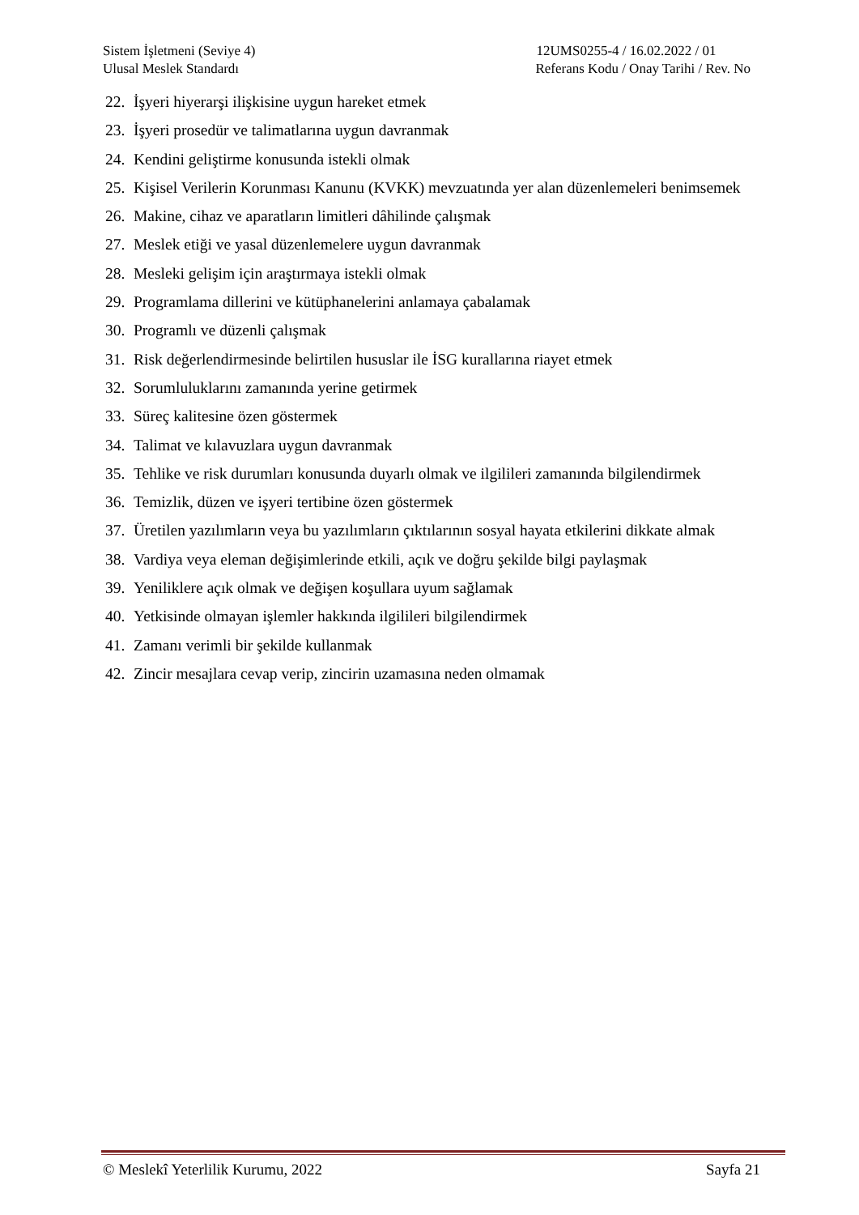Sistem İşletmeni (Seviye 4)
Ulusal Meslek Standardı
12UMS0255-4 / 16.02.2022 / 01
Referans Kodu / Onay Tarihi / Rev. No
22. İşyeri hiyerarşi ilişkisine uygun hareket etmek
23. İşyeri prosedür ve talimatlarına uygun davranmak
24. Kendini geliştirme konusunda istekli olmak
25. Kişisel Verilerin Korunması Kanunu (KVKK) mevzuatında yer alan düzenlemeleri benimsemek
26. Makine, cihaz ve aparatların limitleri dâhilinde çalışmak
27. Meslek etiği ve yasal düzenlemelere uygun davranmak
28. Mesleki gelişim için araştırmaya istekli olmak
29. Programlama dillerini ve kütüphanelerini anlamaya çabalamak
30. Programlı ve düzenli çalışmak
31. Risk değerlendirmesinde belirtilen hususlar ile İSG kurallarına riayet etmek
32. Sorumluluklarını zamanında yerine getirmek
33. Süreç kalitesine özen göstermek
34. Talimat ve kılavuzlara uygun davranmak
35. Tehlike ve risk durumları konusunda duyarlı olmak ve ilgilileri zamanında bilgilendirmek
36. Temizlik, düzen ve işyeri tertibine özen göstermek
37. Üretilen yazılımların veya bu yazılımların çıktılarının sosyal hayata etkilerini dikkate almak
38. Vardiya veya eleman değişimlerinde etkili, açık ve doğru şekilde bilgi paylaşmak
39. Yeniliklere açık olmak ve değişen koşullara uyum sağlamak
40. Yetkisinde olmayan işlemler hakkında ilgilileri bilgilendirmek
41. Zamanı verimli bir şekilde kullanmak
42. Zincir mesajlara cevap verip, zincirin uzamasına neden olmamak
© Meslekî Yeterlilik Kurumu, 2022 Sayfa 21